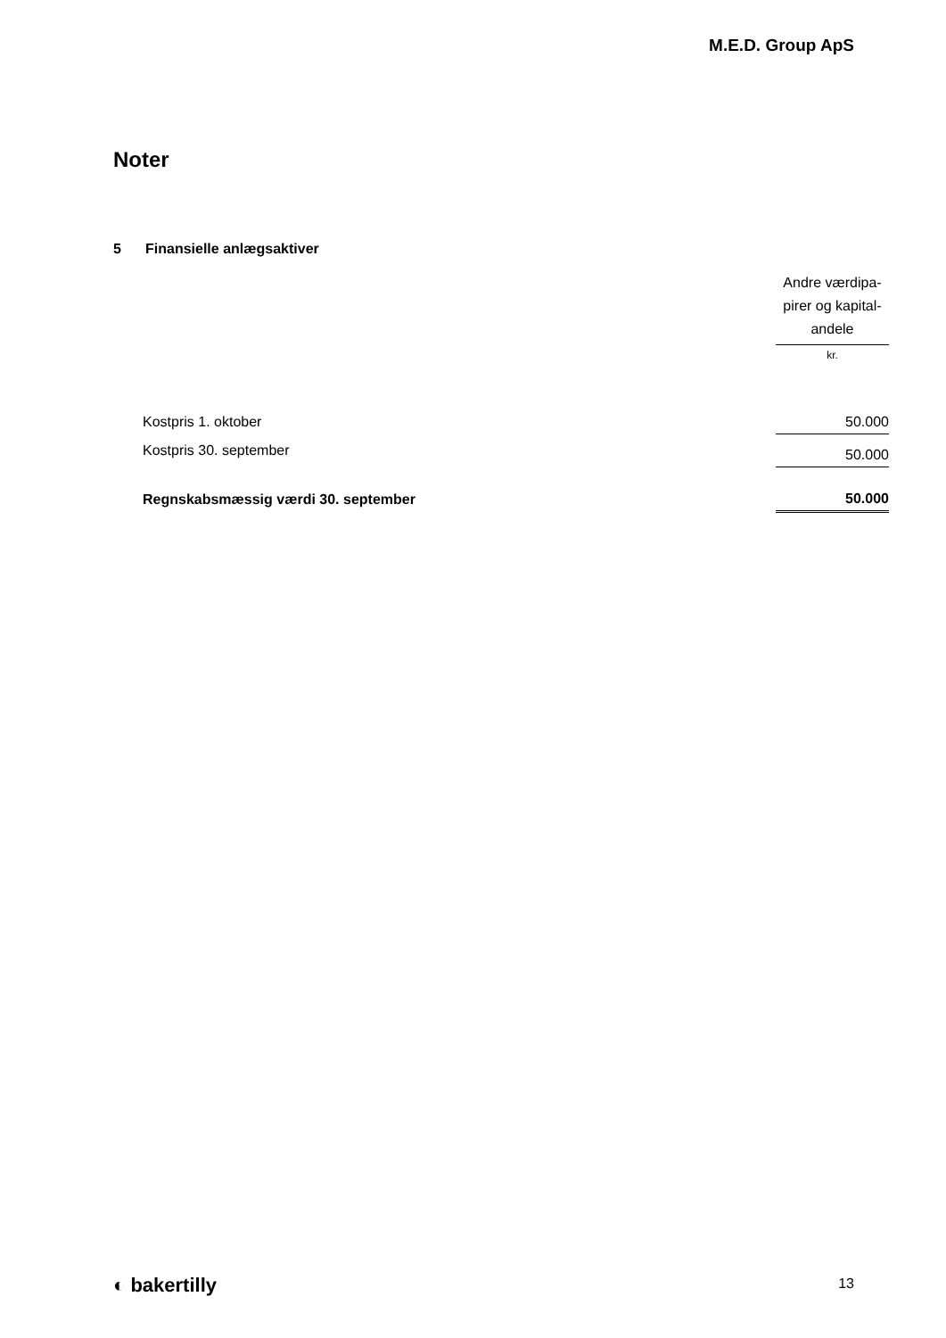M.E.D. Group ApS
Noter
5 Finansielle anlægsaktiver
| | Andre værdipa- pirer og kapital- andele |
| --- | --- |
| | kr. |
| Kostpris 1. oktober | 50.000 |
| Kostpris 30. september | 50.000 |
| Regnskabsmæssig værdi 30. september | 50.000 |
◐ bakertilly 13